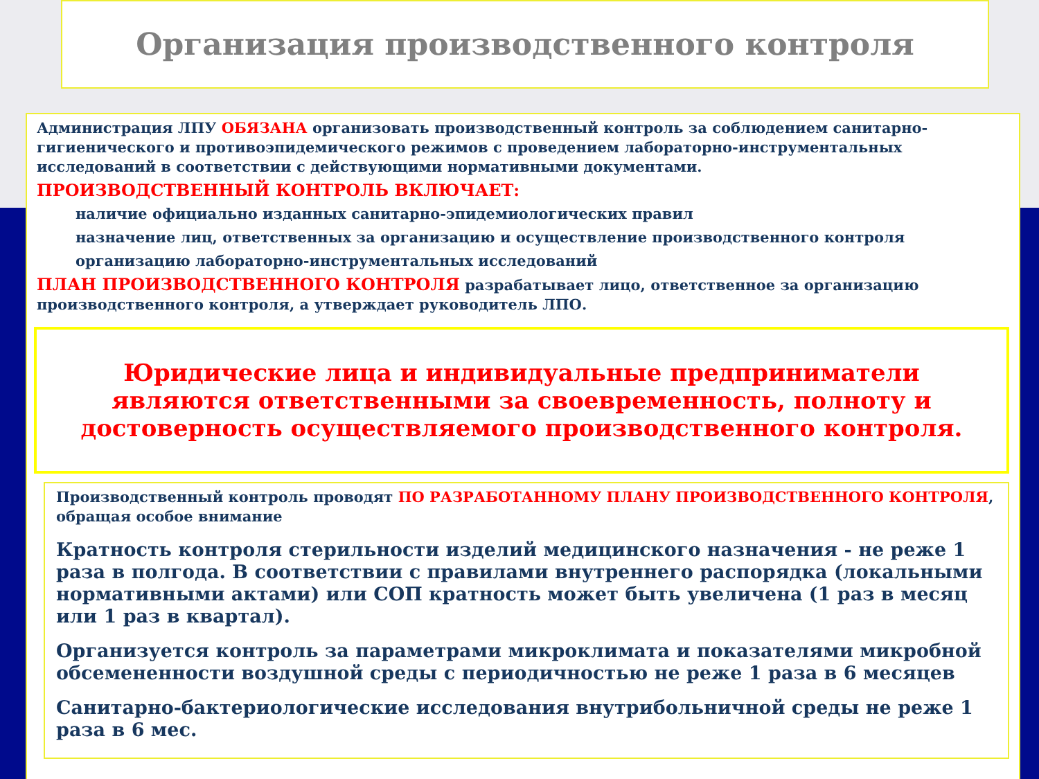Организация производственного контроля
Администрация ЛПУ ОБЯЗАНА организовать производственный контроль за соблюдением санитарно-гигиенического и противоэпидемического режимов с проведением лабораторно-инструментальных исследований в соответствии с действующими нормативными документами.
ПРОИЗВОДСТВЕННЫЙ КОНТРОЛЬ ВКЛЮЧАЕТ:
наличие официально изданных санитарно-эпидемиологических правил
назначение лиц, ответственных за организацию и осуществление производственного контроля
организацию лабораторно-инструментальных исследований
ПЛАН ПРОИЗВОДСТВЕННОГО КОНТРОЛЯ разрабатывает лицо, ответственное за организацию производственного контроля, а утверждает руководитель ЛПО.
Юридические лица и индивидуальные предприниматели являются ответственными за своевременность, полноту и достоверность осуществляемого производственного контроля.
Производственный контроль проводят ПО РАЗРАБОТАННОМУ ПЛАНУ ПРОИЗВОДСТВЕННОГО КОНТРОЛЯ, обращая особое внимание
Кратность контроля стерильности изделий медицинского назначения - не реже 1 раза в полгода. В соответствии с правилами внутреннего распорядка (локальными нормативными актами) или СОП кратность может быть увеличена (1 раз в месяц или 1 раз в квартал).
Организуется контроль за параметрами микроклимата и показателями микробной обсемененности воздушной среды с периодичностью не реже 1 раза в 6 месяцев
Санитарно-бактериологические исследования внутрибольничной среды не реже 1 раза в 6 мес.